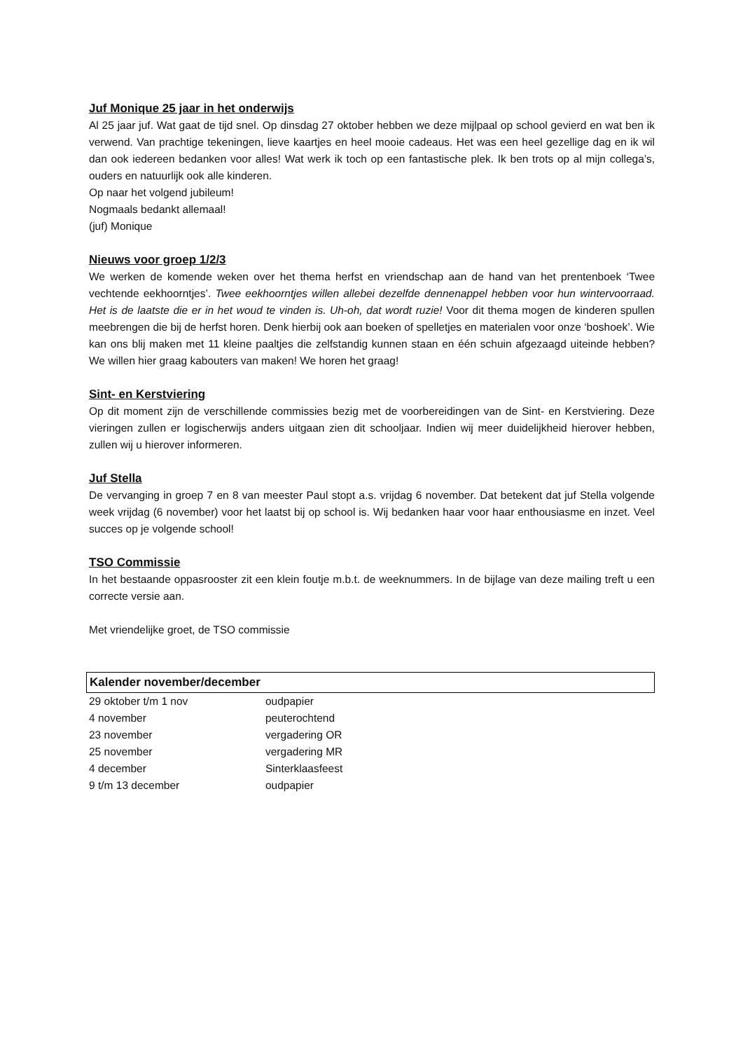Juf Monique 25 jaar in het onderwijs
Al 25 jaar juf. Wat gaat de tijd snel. Op dinsdag 27 oktober hebben we deze mijlpaal op school gevierd en wat ben ik verwend. Van prachtige tekeningen, lieve kaartjes en heel mooie cadeaus. Het was een heel gezellige dag en ik wil dan ook iedereen bedanken voor alles! Wat werk ik toch op een fantastische plek. Ik ben trots op al mijn collega’s, ouders en natuurlijk ook alle kinderen.
Op naar het volgend jubileum!
Nogmaals bedankt allemaal!
(juf) Monique
Nieuws voor groep 1/2/3
We werken de komende weken over het thema herfst en vriendschap aan de hand van het prentenboek ‘Twee vechtende eekhoorntjes’. Twee eekhoorntjes willen allebei dezelfde dennenappel hebben voor hun wintervoorraad. Het is de laatste die er in het woud te vinden is. Uh-oh, dat wordt ruzie! Voor dit thema mogen de kinderen spullen meebrengen die bij de herfst horen. Denk hierbij ook aan boeken of spelletjes en materialen voor onze ‘boshoek’. Wie kan ons blij maken met 11 kleine paaltjes die zelfstandig kunnen staan en één schuin afgezaagd uiteinde hebben? We willen hier graag kabouters van maken! We horen het graag!
Sint- en Kerstviering
Op dit moment zijn de verschillende commissies bezig met de voorbereidingen van de Sint- en Kerstviering. Deze vieringen zullen er logischerwijs anders uitgaan zien dit schooljaar. Indien wij meer duidelijkheid hierover hebben, zullen wij u hierover informeren.
Juf Stella
De vervanging in groep 7 en 8 van meester Paul stopt a.s. vrijdag 6 november. Dat betekent dat juf Stella volgende week vrijdag (6 november) voor het laatst bij op school is. Wij bedanken haar voor haar enthousiasme en inzet. Veel succes op je volgende school!
TSO Commissie
In het bestaande oppasrooster zit een klein foutje m.b.t. de weeknummers. In de bijlage van deze mailing treft u een correcte versie aan.
Met vriendelijke groet, de TSO commissie
Kalender november/december
| 29 oktober t/m 1 nov | oudpapier |
| 4 november | peuterochtend |
| 23 november | vergadering OR |
| 25 november | vergadering MR |
| 4 december | Sinterklaasfeest |
| 9 t/m 13 december | oudpapier |